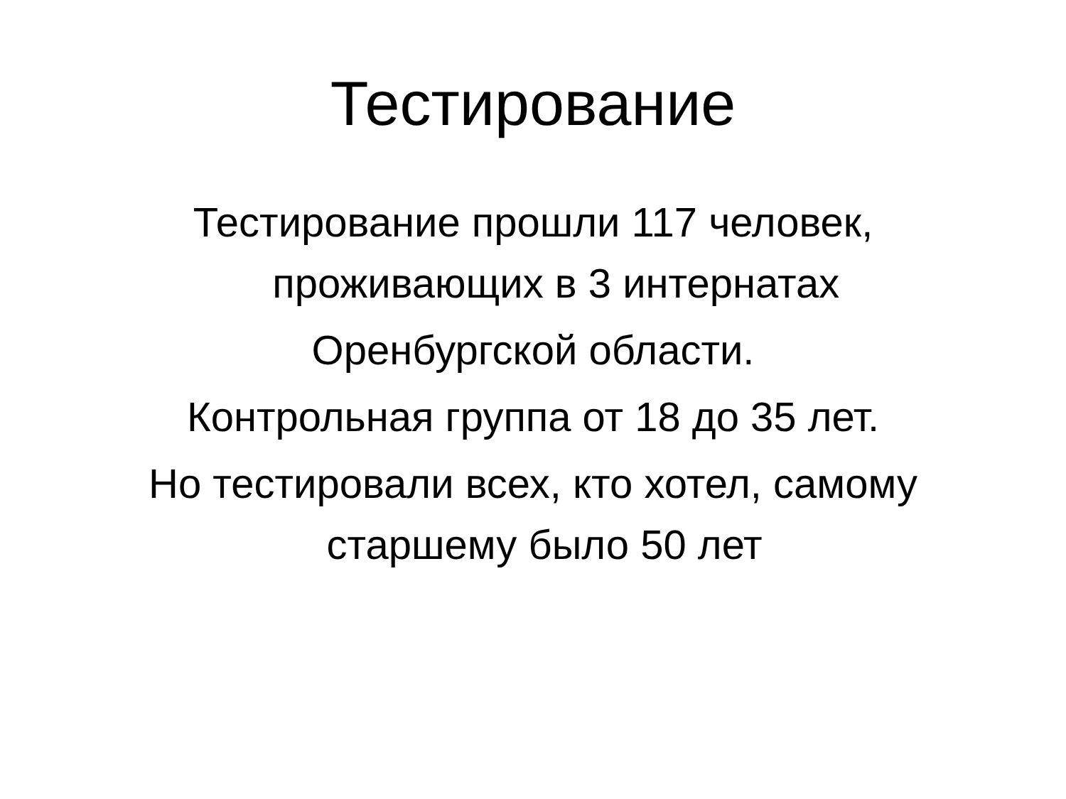Тестирование
Тестирование прошли 117 человек,
проживающих в 3 интернатах
Оренбургской области.
Контрольная группа от 18 до 35 лет.
Но тестировали всех, кто хотел, самому
старшему было 50 лет